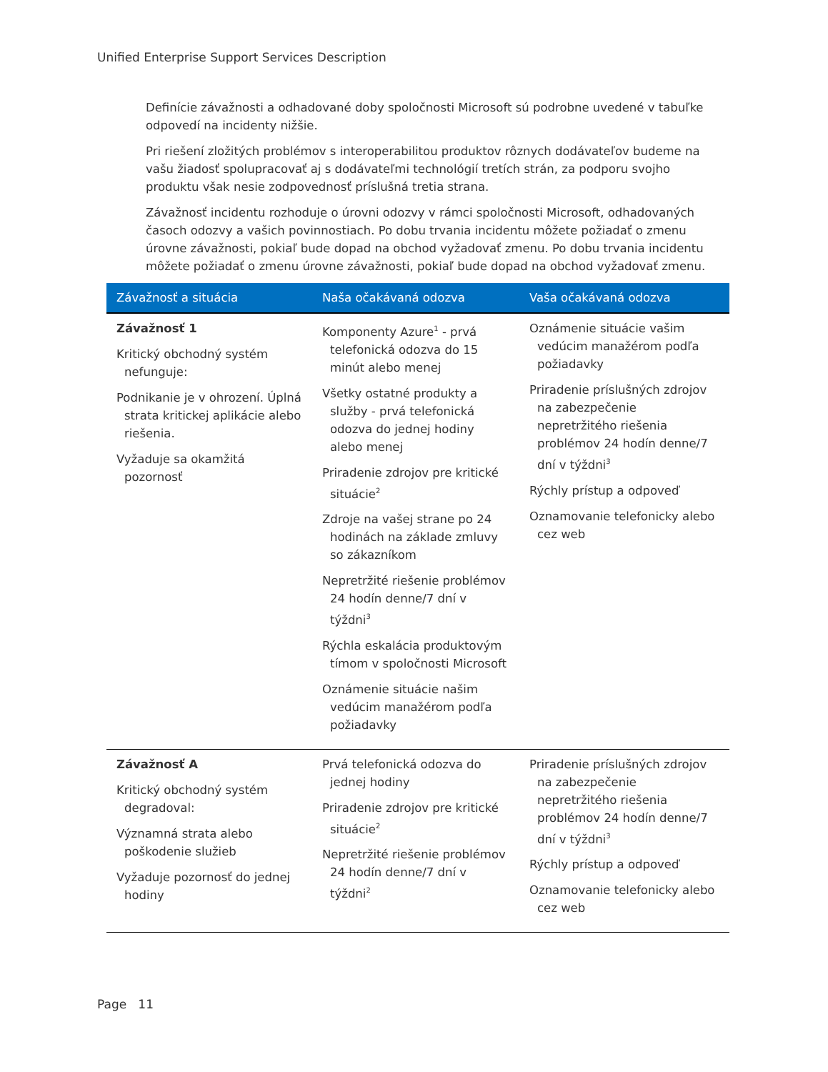Unified Enterprise Support Services Description
Definície závažnosti a odhadované doby spoločnosti Microsoft sú podrobne uvedené v tabuľke odpovedí na incidenty nižšie.
Pri riešení zložitých problémov s interoperabilitou produktov rôznych dodávateľov budeme na vašu žiadosť spolupracovať aj s dodávateľmi technológií tretích strán, za podporu svojho produktu však nesie zodpovednosť príslušná tretia strana.
Závažnosť incidentu rozhoduje o úrovni odozvy v rámci spoločnosti Microsoft, odhadovaných časoch odozvy a vašich povinnostiach. Po dobu trvania incidentu môžete požiadať o zmenu úrovne závažnosti, pokiaľ bude dopad na obchod vyžadovať zmenu. Po dobu trvania incidentu môžete požiadať o zmenu úrovne závažnosti, pokiaľ bude dopad na obchod vyžadovať zmenu.
| Závažnosť a situácia | Naša očakávaná odozva | Vaša očakávaná odozva |
| --- | --- | --- |
| Závažnosť 1 Kritický obchodný systém nefunguje: Podnikanie je v ohrození. Úplná strata kritickej aplikácie alebo riešenia. Vyžaduje sa okamžitá pozornosť | Komponenty Azure<sup>1</sup> - prvá telefonická odozva do 15 minút alebo menej Všetky ostatné produkty a služby - prvá telefonická odozva do jednej hodiny alebo menej Priradenie zdrojov pre kritické situácie<sup>2</sup> Zdroje na vašej strane po 24 hodinách na základe zmluvy so zákazníkom Nepretržité riešenie problémov 24 hodín denne/7 dní v týždni<sup>3</sup> Rýchla eskalácia produktovým tímom v spoločnosti Microsoft Oznámenie situácie našim vedúcim manažérom podľa požiadavky | Oznámenie situácie vašim vedúcim manažérom podľa požiadavky Priradenie príslušných zdrojov na zabezpečenie nepretržitého riešenia problémov 24 hodín denne/7 dní v týždni<sup>3</sup> Rýchly prístup a odpoveď Oznamovanie telefonicky alebo cez web |
| Závažnosť A Kritický obchodný systém degradoval: Významná strata alebo poškodenie služieb Vyžaduje pozornosť do jednej hodiny | Prvá telefonická odozva do jednej hodiny Priradenie zdrojov pre kritické situácie<sup>2</sup> Nepretržité riešenie problémov 24 hodín denne/7 dní v týždni<sup>2</sup> | Priradenie príslušných zdrojov na zabezpečenie nepretržitého riešenia problémov 24 hodín denne/7 dní v týždni<sup>3</sup> Rýchly prístup a odpoveď Oznamovanie telefonicky alebo cez web |
Page 11